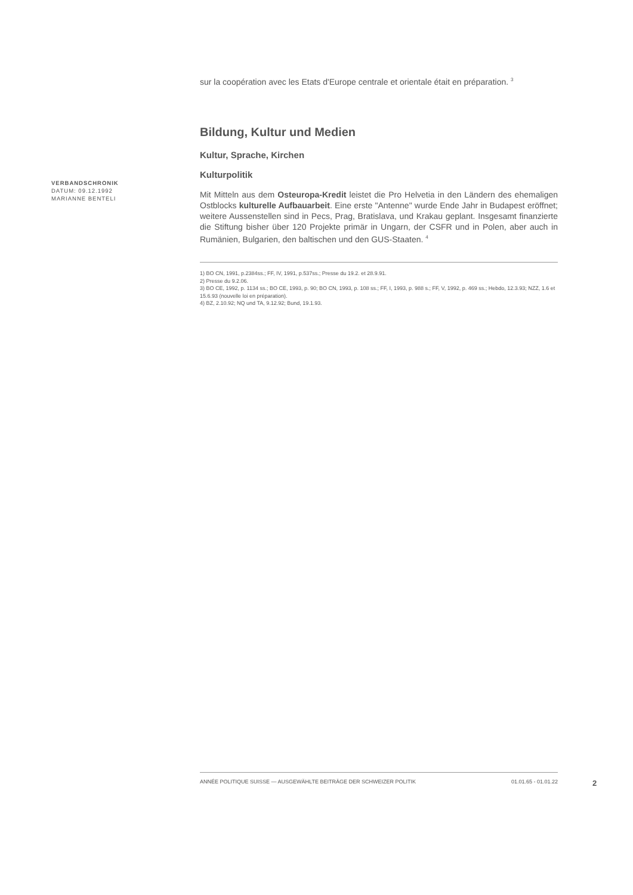sur la coopération avec les Etats d'Europe centrale et orientale était en préparation. <sup>3</sup>
Bildung, Kultur und Medien
Kultur, Sprache, Kirchen
Kulturpolitik
Mit Mitteln aus dem Osteuropa-Kredit leistet die Pro Helvetia in den Ländern des ehemaligen Ostblocks kulturelle Aufbauarbeit. Eine erste "Antenne" wurde Ende Jahr in Budapest eröffnet; weitere Aussenstellen sind in Pecs, Prag, Bratislava, und Krakau geplant. Insgesamt finanzierte die Stiftung bisher über 120 Projekte primär in Ungarn, der CSFR und in Polen, aber auch in Rumänien, Bulgarien, den baltischen und den GUS-Staaten. <sup>4</sup>
1) BO CN, 1991, p.2384ss.; FF, IV, 1991, p.537ss.; Presse du 19.2. et 28.9.91.
2) Presse du 9.2.06.
3) BO CE, 1992, p. 1134 ss.; BO CE, 1993, p. 90; BO CN, 1993, p. 108 ss.; FF, I, 1993, p. 988 s.; FF, V, 1992, p. 469 ss.; Hebdo, 12.3.93; NZZ, 1.6 et 15.6.93 (nouvelle loi en préparation).
4) BZ, 2.10.92; NQ und TA, 9.12.92; Bund, 19.1.93.
VERBANDSCHRONIK
DATUM: 09.12.1992
MARIANNE BENTELI
ANNÉE POLITIQUE SUISSE — AUSGEWÄHLTE BEITRÄGE DER SCHWEIZER POLITIK 01.01.65 - 01.01.22
2